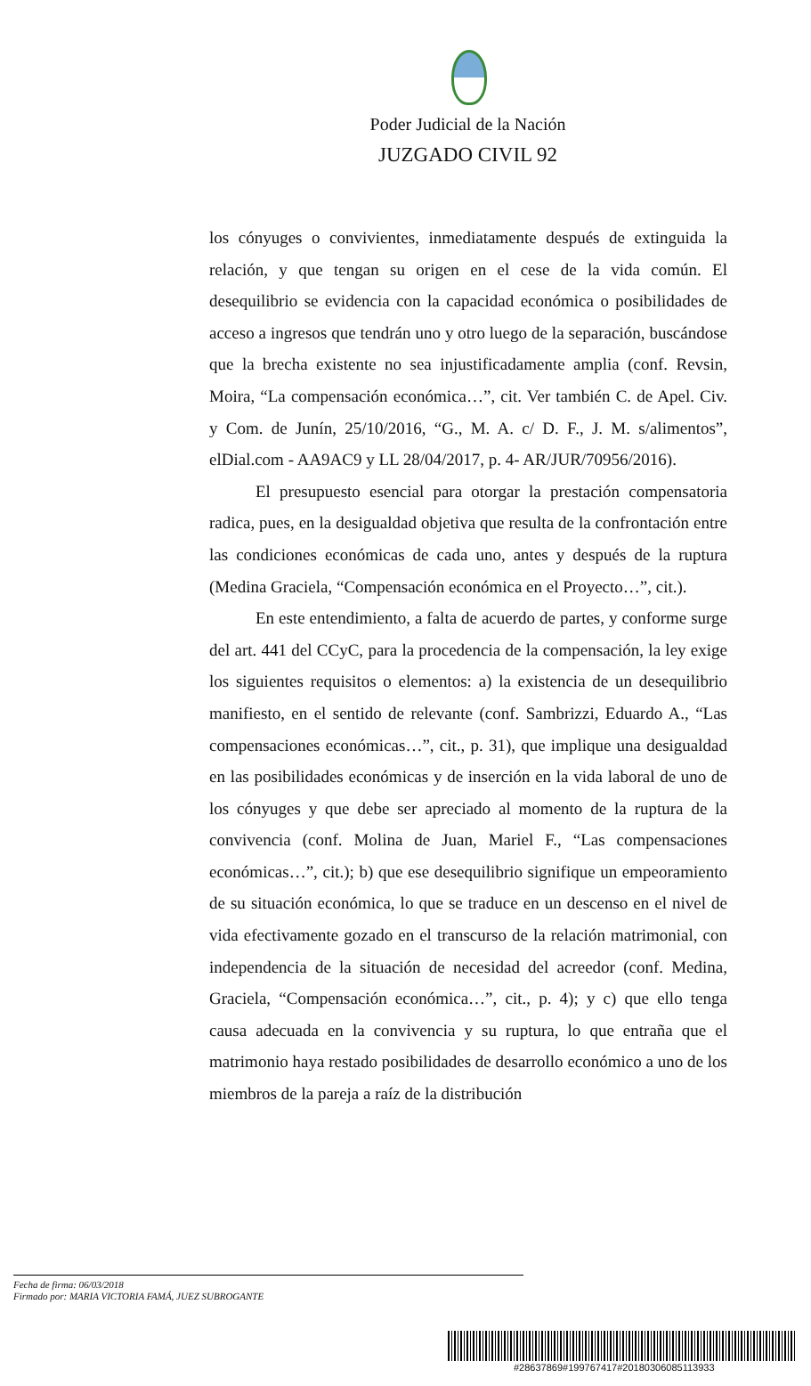Poder Judicial de la Nación
JUZGADO CIVIL 92
los cónyuges o convivientes, inmediatamente después de extinguida la relación, y que tengan su origen en el cese de la vida común. El desequilibrio se evidencia con la capacidad económica o posibilidades de acceso a ingresos que tendrán uno y otro luego de la separación, buscándose que la brecha existente no sea injustificadamente amplia (conf. Revsin, Moira, “La compensación económica…”, cit. Ver también C. de Apel. Civ. y Com. de Junín, 25/10/2016, “G., M. A. c/ D. F., J. M. s/alimentos”, elDial.com - AA9AC9 y LL 28/04/2017, p. 4- AR/JUR/70956/2016).
El presupuesto esencial para otorgar la prestación compensatoria radica, pues, en la desigualdad objetiva que resulta de la confrontación entre las condiciones económicas de cada uno, antes y después de la ruptura (Medina Graciela, “Compensación económica en el Proyecto…”, cit.).
En este entendimiento, a falta de acuerdo de partes, y conforme surge del art. 441 del CCyC, para la procedencia de la compensación, la ley exige los siguientes requisitos o elementos: a) la existencia de un desequilibrio manifiesto, en el sentido de relevante (conf. Sambrizzi, Eduardo A., “Las compensaciones económicas…”, cit., p. 31), que implique una desigualdad en las posibilidades económicas y de inserción en la vida laboral de uno de los cónyuges y que debe ser apreciado al momento de la ruptura de la convivencia (conf. Molina de Juan, Mariel F., “Las compensaciones económicas…”, cit.); b) que ese desequilibrio signifique un empeoramiento de su situación económica, lo que se traduce en un descenso en el nivel de vida efectivamente gozado en el transcurso de la relación matrimonial, con independencia de la situación de necesidad del acreedor (conf. Medina, Graciela, “Compensación económica…”, cit., p. 4); y c) que ello tenga causa adecuada en la convivencia y su ruptura, lo que entraña que el matrimonio haya restado posibilidades de desarrollo económico a uno de los miembros de la pareja a raíz de la distribución
Fecha de firma: 06/03/2018
Firmado por: MARIA VICTORIA FAMÁ, JUEZ SUBROGANTE
#28637869#199767417#20180306085113933